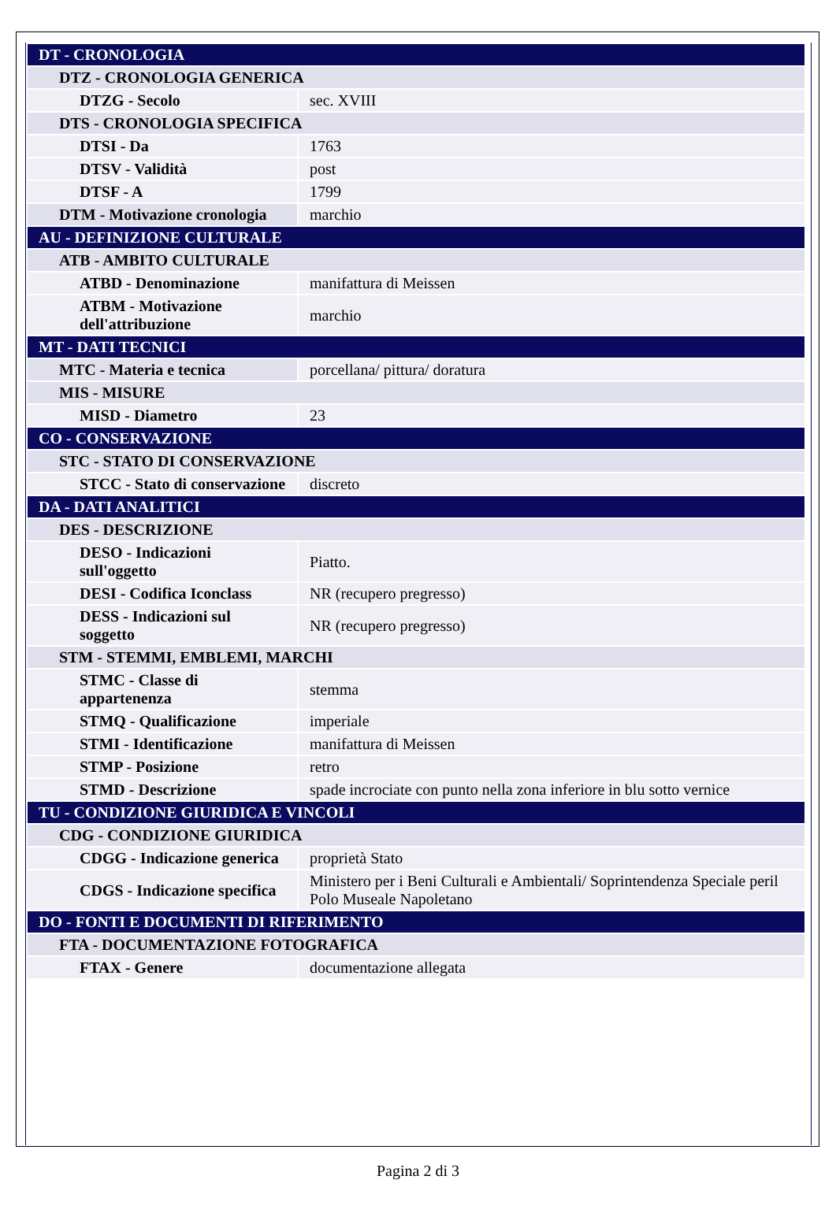| DT - CRONOLOGIA | |
| DTZ - CRONOLOGIA GENERICA | |
| DTZG - Secolo | sec. XVIII |
| DTS - CRONOLOGIA SPECIFICA | |
| DTSI - Da | 1763 |
| DTSV - Validità | post |
| DTSF - A | 1799 |
| DTM - Motivazione cronologia | marchio |
| AU - DEFINIZIONE CULTURALE | |
| ATB - AMBITO CULTURALE | |
| ATBD - Denominazione | manifattura di Meissen |
| ATBM - Motivazione dell'attribuzione | marchio |
| MT - DATI TECNICI | |
| MTC - Materia e tecnica | porcellana/ pittura/ doratura |
| MIS - MISURE | |
| MISD - Diametro | 23 |
| CO - CONSERVAZIONE | |
| STC - STATO DI CONSERVAZIONE | |
| STCC - Stato di conservazione | discreto |
| DA - DATI ANALITICI | |
| DES - DESCRIZIONE | |
| DESO - Indicazioni sull'oggetto | Piatto. |
| DESI - Codifica Iconclass | NR (recupero pregresso) |
| DESS - Indicazioni sul soggetto | NR (recupero pregresso) |
| STM - STEMMI, EMBLEMI, MARCHI | |
| STMC - Classe di appartenenza | stemma |
| STMQ - Qualificazione | imperiale |
| STMI - Identificazione | manifattura di Meissen |
| STMP - Posizione | retro |
| STMD - Descrizione | spade incrociate con punto nella zona inferiore in blu sotto vernice |
| TU - CONDIZIONE GIURIDICA E VINCOLI | |
| CDG - CONDIZIONE GIURIDICA | |
| CDGG - Indicazione generica | proprietà Stato |
| CDGS - Indicazione specifica | Ministero per i Beni Culturali e Ambientali/ Soprintendenza Speciale peril Polo Museale Napoletano |
| DO - FONTI E DOCUMENTI DI RIFERIMENTO | |
| FTA - DOCUMENTAZIONE FOTOGRAFICA | |
| FTAX - Genere | documentazione allegata |
Pagina 2 di 3